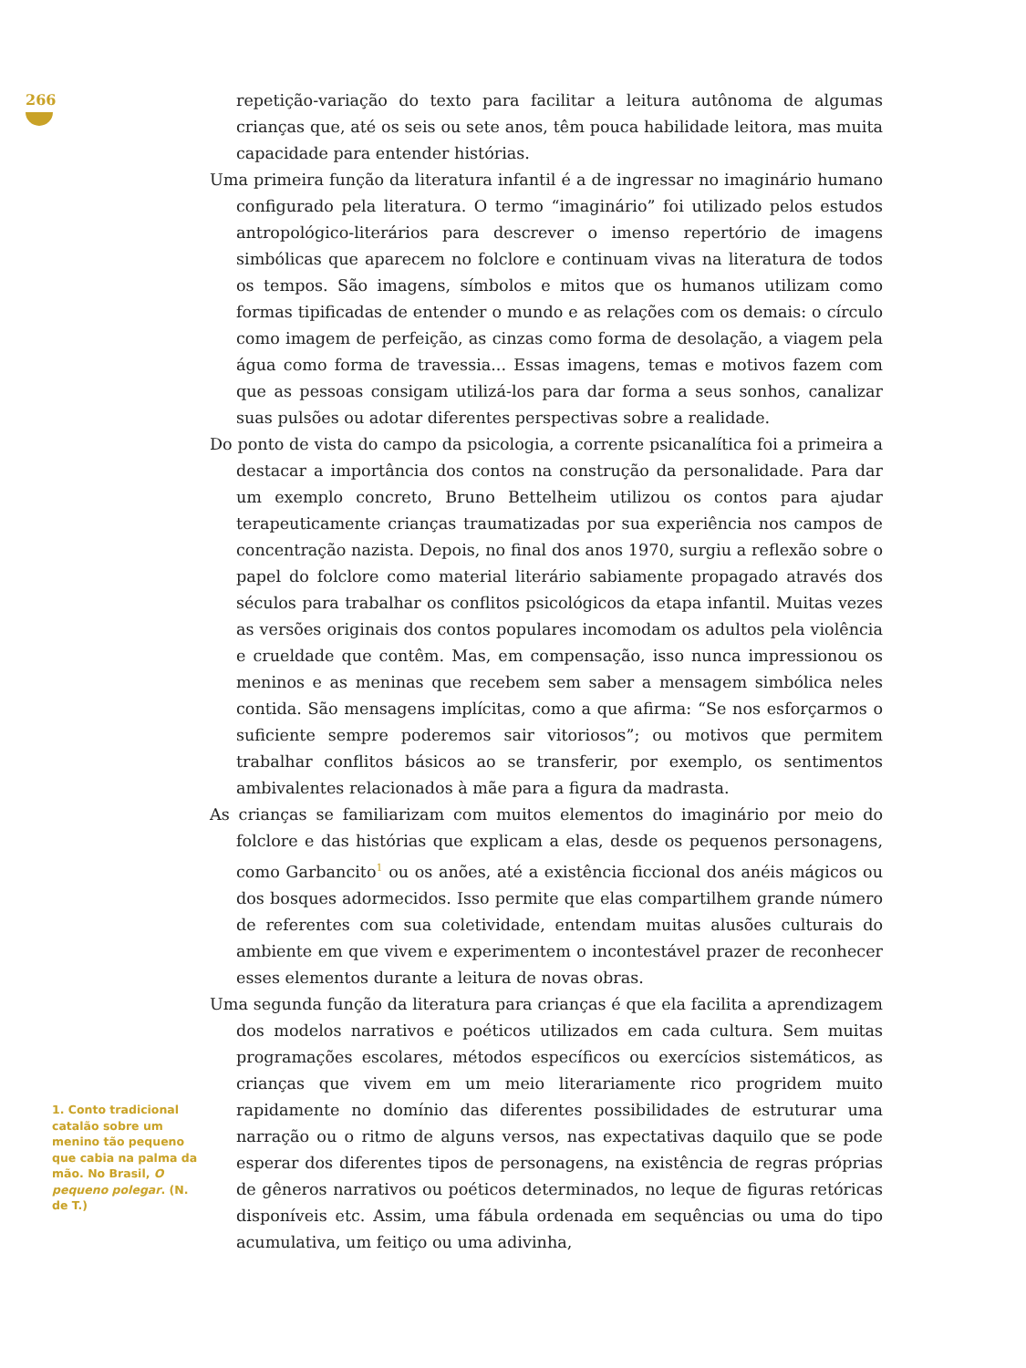266
repetição-variação do texto para facilitar a leitura autônoma de algumas crianças que, até os seis ou sete anos, têm pouca habilidade leitora, mas muita capacidade para entender histórias.
Uma primeira função da literatura infantil é a de ingressar no imaginário humano configurado pela literatura. O termo “imaginário” foi utilizado pelos estudos antropológico-literários para descrever o imenso repertório de imagens simbólicas que aparecem no folclore e continuam vivas na literatura de todos os tempos. São imagens, símbolos e mitos que os humanos utilizam como formas tipificadas de entender o mundo e as relações com os demais: o círculo como imagem de perfeição, as cinzas como forma de desolação, a viagem pela água como forma de travessia... Essas imagens, temas e motivos fazem com que as pessoas consigam utilizá-los para dar forma a seus sonhos, canalizar suas pulsões ou adotar diferentes perspectivas sobre a realidade.
Do ponto de vista do campo da psicologia, a corrente psicanalítica foi a primeira a destacar a importância dos contos na construção da personalidade. Para dar um exemplo concreto, Bruno Bettelheim utilizou os contos para ajudar terapeuticamente crianças traumatizadas por sua experiência nos campos de concentração nazista. Depois, no final dos anos 1970, surgiu a reflexão sobre o papel do folclore como material literário sabiamente propagado através dos séculos para trabalhar os conflitos psicológicos da etapa infantil. Muitas vezes as versões originais dos contos populares incomodam os adultos pela violência e crueldade que contêm. Mas, em compensação, isso nunca impressionou os meninos e as meninas que recebem sem saber a mensagem simbólica neles contida. São mensagens implícitas, como a que afirma: “Se nos esforçarmos o suficiente sempre poderemos sair vitoriosos”; ou motivos que permitem trabalhar conflitos básicos ao se transferir, por exemplo, os sentimentos ambivalentes relacionados à mãe para a figura da madrasta.
As crianças se familiarizam com muitos elementos do imaginário por meio do folclore e das histórias que explicam a elas, desde os pequenos personagens, como Garbancito<sup>1</sup> ou os anões, até a existência ficcional dos anéis mágicos ou dos bosques adormecidos. Isso permite que elas compartilhem grande número de referentes com sua coletividade, entendam muitas alusões culturais do ambiente em que vivem e experimentem o incontestável prazer de reconhecer esses elementos durante a leitura de novas obras.
Uma segunda função da literatura para crianças é que ela facilita a aprendizagem dos modelos narrativos e poéticos utilizados em cada cultura. Sem muitas programações escolares, métodos específicos ou exercícios sistemáticos, as crianças que vivem em um meio literariamente rico progridem muito rapidamente no domínio das diferentes possibilidades de estruturar uma narração ou o ritmo de alguns versos, nas expectativas daquilo que se pode esperar dos diferentes tipos de personagens, na existência de regras próprias de gêneros narrativos ou poéticos determinados, no leque de figuras retóricas disponíveis etc. Assim, uma fábula ordenada em sequências ou uma do tipo acumulativa, um feitiço ou uma adivinha,
1. Conto tradicional catalão sobre um menino tão pequeno que cabia na palma da mão. No Brasil, O pequeno polegar. (N. de T.)